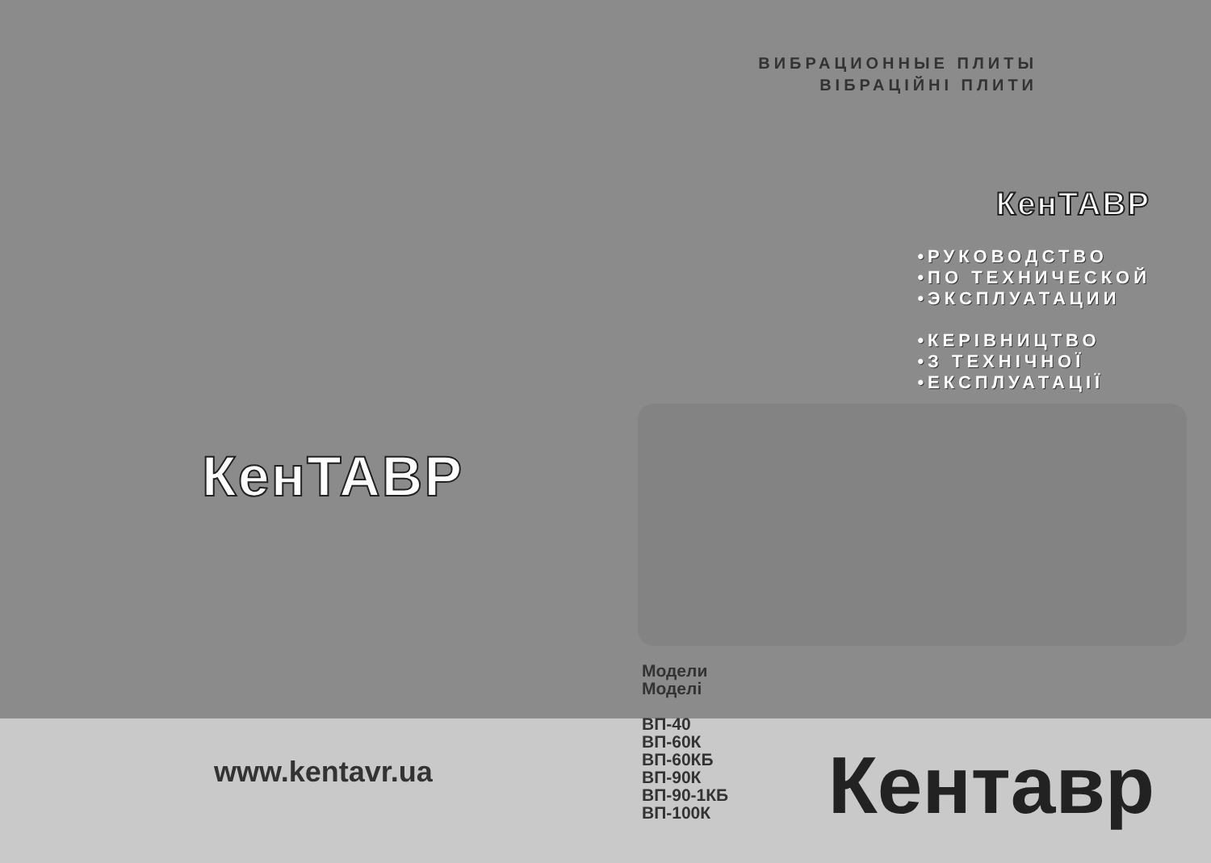КенТАВР
www.kentavr.ua
ВИБРАЦИОННЫЕ ПЛИТЫ
ВІБРАЦІЙНІ ПЛИТИ
КенТАВР
•РУКОВОДСТВО
•ПО ТЕХНИЧЕСКОЙ
•ЭКСПЛУАТАЦИИ
•КЕРІВНИЦТВО
•З ТЕХНІЧНОЇ
•ЕКСПЛУАТАЦІЇ
Модели
Моделі
ВП-40
ВП-60К
ВП-60КБ
ВП-90К
ВП-90-1КБ
ВП-100К
Кентавр